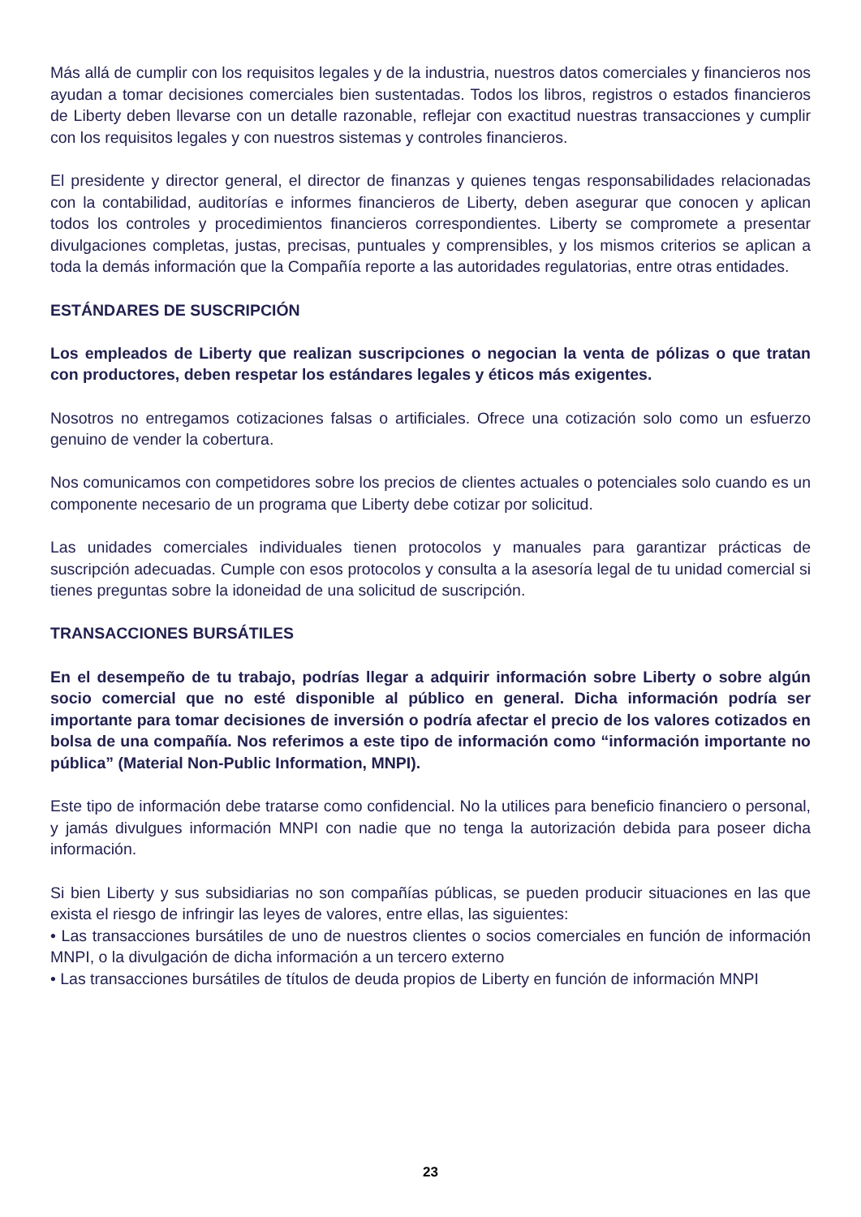Más allá de cumplir con los requisitos legales y de la industria, nuestros datos comerciales y financieros nos ayudan a tomar decisiones comerciales bien sustentadas. Todos los libros, registros o estados financieros de Liberty deben llevarse con un detalle razonable, reflejar con exactitud nuestras transacciones y cumplir con los requisitos legales y con nuestros sistemas y controles financieros.
El presidente y director general, el director de finanzas y quienes tengas responsabilidades relacionadas con la contabilidad, auditorías e informes financieros de Liberty, deben asegurar que conocen y aplican todos los controles y procedimientos financieros correspondientes. Liberty se compromete a presentar divulgaciones completas, justas, precisas, puntuales y comprensibles, y los mismos criterios se aplican a toda la demás información que la Compañía reporte a las autoridades regulatorias, entre otras entidades.
ESTÁNDARES DE SUSCRIPCIÓN
Los empleados de Liberty que realizan suscripciones o negocian la venta de pólizas o que tratan con productores, deben respetar los estándares legales y éticos más exigentes.
Nosotros no entregamos cotizaciones falsas o artificiales. Ofrece una cotización solo como un esfuerzo genuino de vender la cobertura.
Nos comunicamos con competidores sobre los precios de clientes actuales o potenciales solo cuando es un componente necesario de un programa que Liberty debe cotizar por solicitud.
Las unidades comerciales individuales tienen protocolos y manuales para garantizar prácticas de suscripción adecuadas. Cumple con esos protocolos y consulta a la asesoría legal de tu unidad comercial si tienes preguntas sobre la idoneidad de una solicitud de suscripción.
TRANSACCIONES BURSÁTILES
En el desempeño de tu trabajo, podrías llegar a adquirir información sobre Liberty o sobre algún socio comercial que no esté disponible al público en general. Dicha información podría ser importante para tomar decisiones de inversión o podría afectar el precio de los valores cotizados en bolsa de una compañía. Nos referimos a este tipo de información como “información importante no pública” (Material Non-Public Information, MNPI).
Este tipo de información debe tratarse como confidencial. No la utilices para beneficio financiero o personal, y jamás divulgues información MNPI con nadie que no tenga la autorización debida para poseer dicha información.
Si bien Liberty y sus subsidiarias no son compañías públicas, se pueden producir situaciones en las que exista el riesgo de infringir las leyes de valores, entre ellas, las siguientes:
• Las transacciones bursátiles de uno de nuestros clientes o socios comerciales en función de información MNPI, o la divulgación de dicha información a un tercero externo
• Las transacciones bursátiles de títulos de deuda propios de Liberty en función de información MNPI
23